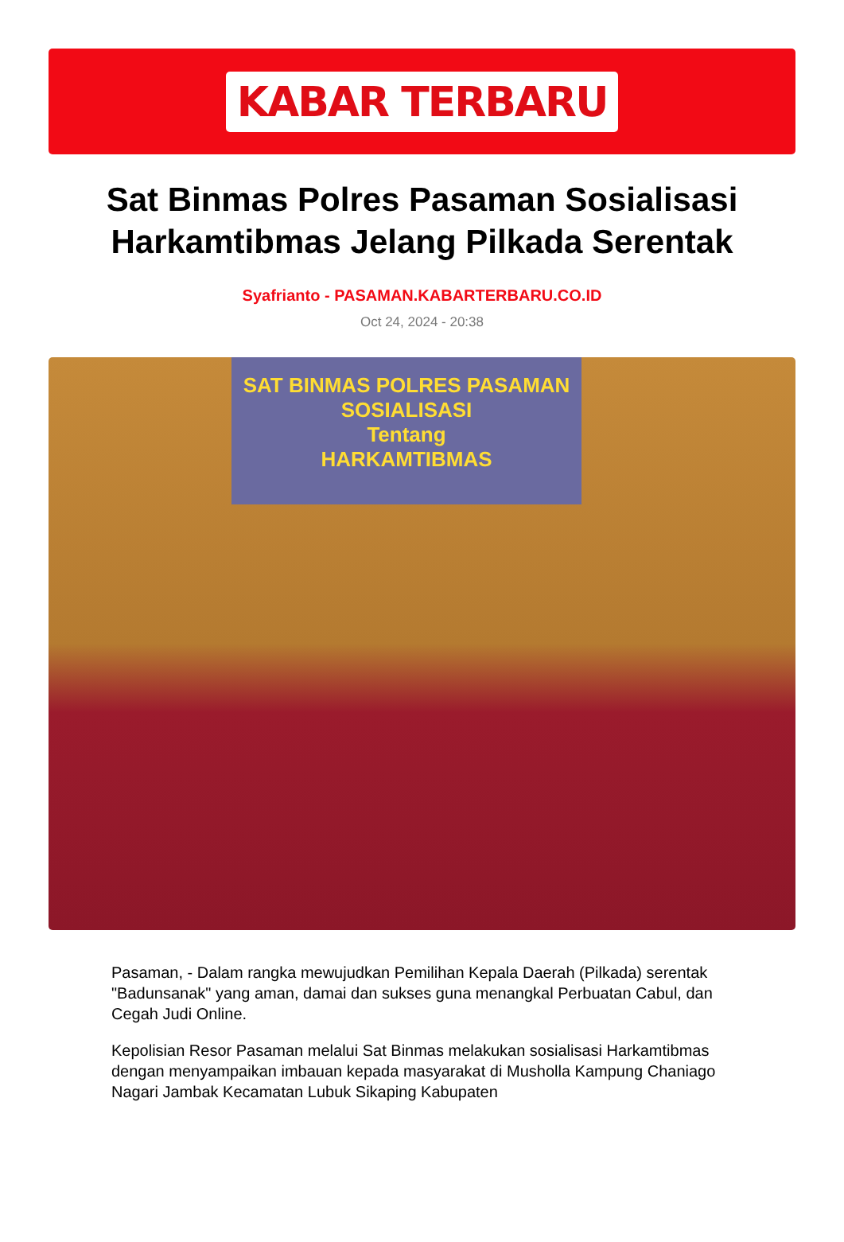KABAR TERBARU
Sat Binmas Polres Pasaman Sosialisasi Harkamtibmas Jelang Pilkada Serentak
Syafrianto - PASAMAN.KABARTERBARU.CO.ID
Oct 24, 2024 - 20:38
SAT BINMAS POLRES PASAMAN
SOSIALISASI
Tentang
HARKAMTIBMAS
Pasaman, - Dalam rangka mewujudkan Pemilihan Kepala Daerah (Pilkada) serentak "Badunsanak" yang aman, damai dan sukses guna menangkal Perbuatan Cabul, dan Cegah Judi Online.
Kepolisian Resor Pasaman melalui Sat Binmas melakukan sosialisasi Harkamtibmas dengan menyampaikan imbauan kepada masyarakat di Musholla Kampung Chaniago Nagari Jambak Kecamatan Lubuk Sikaping Kabupaten